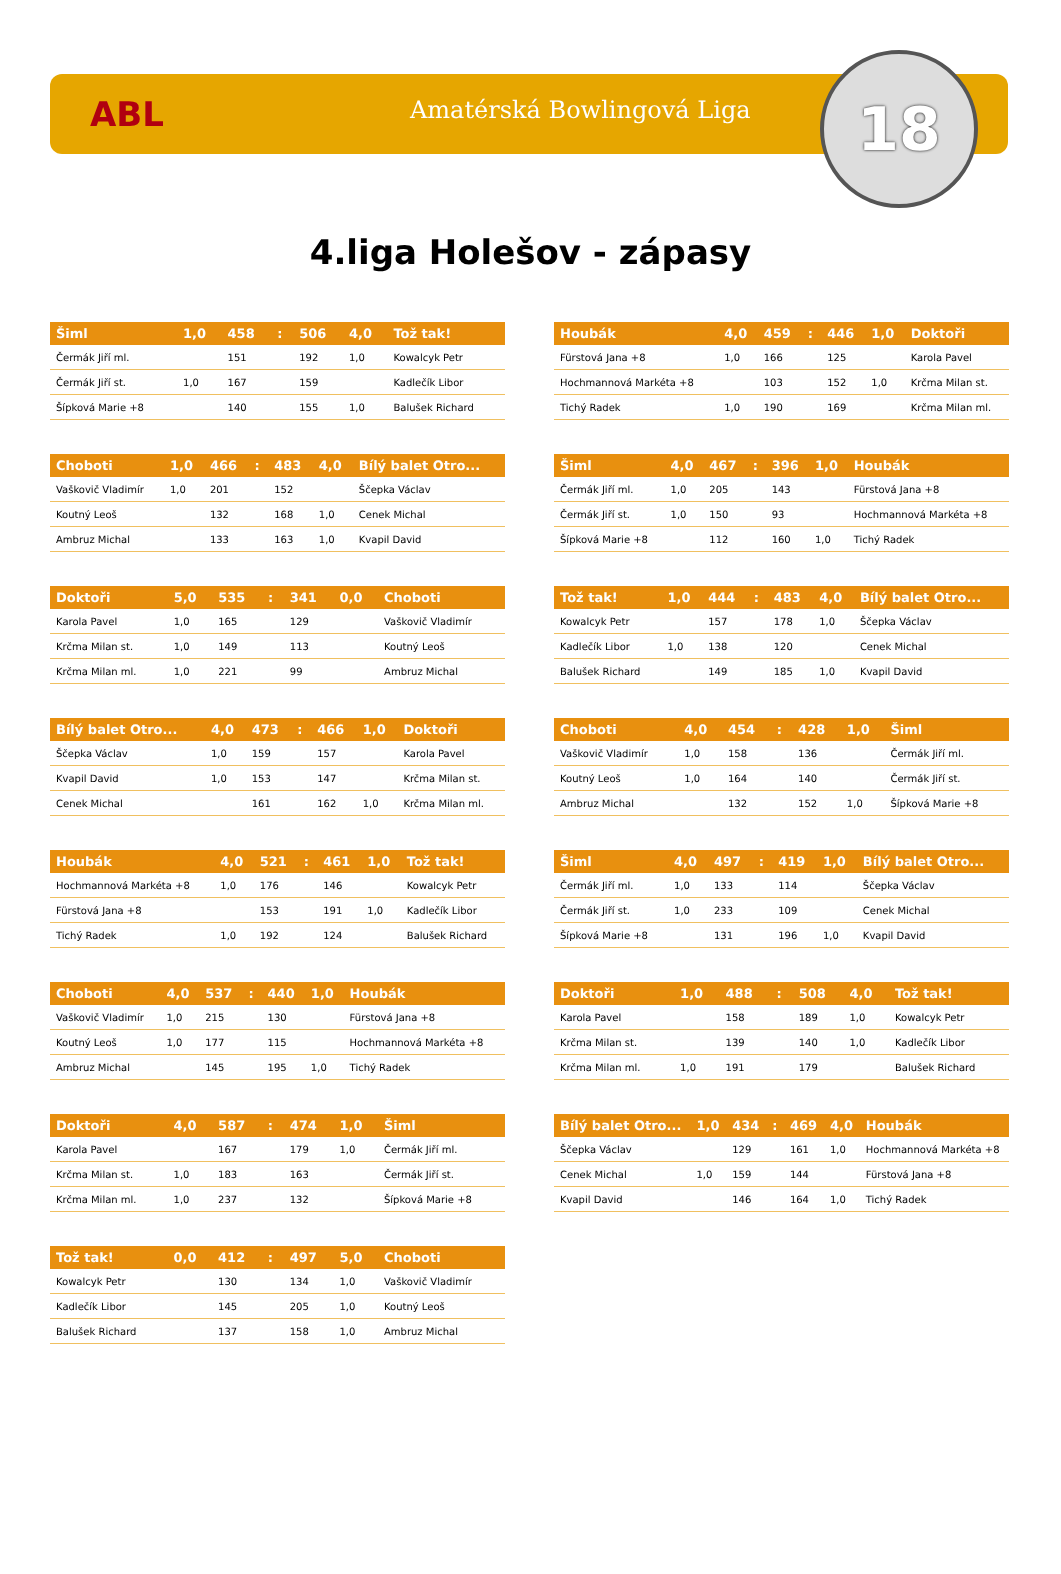ABL Amatérská Bowlingová Liga 18
4.liga Holešov - zápasy
| Šiml | 1,0 | 458 | : | 506 | 4,0 | Tož tak! |
| --- | --- | --- | --- | --- | --- | --- |
| Čermák Jiří ml. | | 151 | | 192 | 1,0 | Kowalcyk Petr |
| Čermák Jiří st. | 1,0 | 167 | | 159 | | Kadlečík Libor |
| Šípková Marie +8 | | 140 | | 155 | 1,0 | Balušek Richard |
| Houbák | 4,0 | 459 | : | 446 | 1,0 | Doktoři |
| --- | --- | --- | --- | --- | --- | --- |
| Fürstová Jana +8 | 1,0 | 166 | | 125 | | Karola Pavel |
| Hochmannová Markéta +8 | | 103 | | 152 | 1,0 | Krčma Milan st. |
| Tichý Radek | 1,0 | 190 | | 169 | | Krčma Milan ml. |
| Choboti | 1,0 | 466 | : | 483 | 4,0 | Bílý balet Otro... |
| --- | --- | --- | --- | --- | --- | --- |
| Vaškovič Vladimír | 1,0 | 201 | | 152 | | Ščepka Václav |
| Koutný Leoš | | 132 | | 168 | 1,0 | Cenek Michal |
| Ambruz Michal | | 133 | | 163 | 1,0 | Kvapil David |
| Šiml | 4,0 | 467 | : | 396 | 1,0 | Houbák |
| --- | --- | --- | --- | --- | --- | --- |
| Čermák Jiří ml. | 1,0 | 205 | | 143 | | Fürstová Jana +8 |
| Čermák Jiří st. | 1,0 | 150 | | 93 | | Hochmannová Markéta +8 |
| Šípková Marie +8 | | 112 | | 160 | 1,0 | Tichý Radek |
| Doktoři | 5,0 | 535 | : | 341 | 0,0 | Choboti |
| --- | --- | --- | --- | --- | --- | --- |
| Karola Pavel | 1,0 | 165 | | 129 | | Vaškovič Vladimír |
| Krčma Milan st. | 1,0 | 149 | | 113 | | Koutný Leoš |
| Krčma Milan ml. | 1,0 | 221 | | 99 | | Ambruz Michal |
| Tož tak! | 1,0 | 444 | : | 483 | 4,0 | Bílý balet Otro... |
| --- | --- | --- | --- | --- | --- | --- |
| Kowalcyk Petr | | 157 | | 178 | 1,0 | Ščepka Václav |
| Kadlečík Libor | 1,0 | 138 | | 120 | | Cenek Michal |
| Balušek Richard | | 149 | | 185 | 1,0 | Kvapil David |
| Bílý balet Otro... | 4,0 | 473 | : | 466 | 1,0 | Doktoři |
| --- | --- | --- | --- | --- | --- | --- |
| Ščepka Václav | 1,0 | 159 | | 157 | | Karola Pavel |
| Kvapil David | 1,0 | 153 | | 147 | | Krčma Milan st. |
| Cenek Michal | | 161 | | 162 | 1,0 | Krčma Milan ml. |
| Choboti | 4,0 | 454 | : | 428 | 1,0 | Šiml |
| --- | --- | --- | --- | --- | --- | --- |
| Vaškovič Vladimír | 1,0 | 158 | | 136 | | Čermák Jiří ml. |
| Koutný Leoš | 1,0 | 164 | | 140 | | Čermák Jiří st. |
| Ambruz Michal | | 132 | | 152 | 1,0 | Šípková Marie +8 |
| Houbák | 4,0 | 521 | : | 461 | 1,0 | Tož tak! |
| --- | --- | --- | --- | --- | --- | --- |
| Hochmannová Markéta +8 | 1,0 | 176 | | 146 | | Kowalcyk Petr |
| Fürstová Jana +8 | | 153 | | 191 | 1,0 | Kadlečík Libor |
| Tichý Radek | 1,0 | 192 | | 124 | | Balušek Richard |
| Šiml | 4,0 | 497 | : | 419 | 1,0 | Bílý balet Otro... |
| --- | --- | --- | --- | --- | --- | --- |
| Čermák Jiří ml. | 1,0 | 133 | | 114 | | Ščepka Václav |
| Čermák Jiří st. | 1,0 | 233 | | 109 | | Cenek Michal |
| Šípková Marie +8 | | 131 | | 196 | 1,0 | Kvapil David |
| Choboti | 4,0 | 537 | : | 440 | 1,0 | Houbák |
| --- | --- | --- | --- | --- | --- | --- |
| Vaškovič Vladimír | 1,0 | 215 | | 130 | | Fürstová Jana +8 |
| Koutný Leoš | 1,0 | 177 | | 115 | | Hochmannová Markéta +8 |
| Ambruz Michal | | 145 | | 195 | 1,0 | Tichý Radek |
| Doktoři | 1,0 | 488 | : | 508 | 4,0 | Tož tak! |
| --- | --- | --- | --- | --- | --- | --- |
| Karola Pavel | | 158 | | 189 | 1,0 | Kowalcyk Petr |
| Krčma Milan st. | | 139 | | 140 | 1,0 | Kadlečík Libor |
| Krčma Milan ml. | 1,0 | 191 | | 179 | | Balušek Richard |
| Doktoři | 4,0 | 587 | : | 474 | 1,0 | Šiml |
| --- | --- | --- | --- | --- | --- | --- |
| Karola Pavel | | 167 | | 179 | 1,0 | Čermák Jiří ml. |
| Krčma Milan st. | 1,0 | 183 | | 163 | | Čermák Jiří st. |
| Krčma Milan ml. | 1,0 | 237 | | 132 | | Šípková Marie +8 |
| Bílý balet Otro... | 1,0 | 434 | : | 469 | 4,0 | Houbák |
| --- | --- | --- | --- | --- | --- | --- |
| Ščepka Václav | | 129 | | 161 | 1,0 | Hochmannová Markéta +8 |
| Cenek Michal | 1,0 | 159 | | 144 | | Fürstová Jana +8 |
| Kvapil David | | 146 | | 164 | 1,0 | Tichý Radek |
| Tož tak! | 0,0 | 412 | : | 497 | 5,0 | Choboti |
| --- | --- | --- | --- | --- | --- | --- |
| Kowalcyk Petr | | 130 | | 134 | 1,0 | Vaškovič Vladimír |
| Kadlečík Libor | | 145 | | 205 | 1,0 | Koutný Leoš |
| Balušek Richard | | 137 | | 158 | 1,0 | Ambruz Michal |